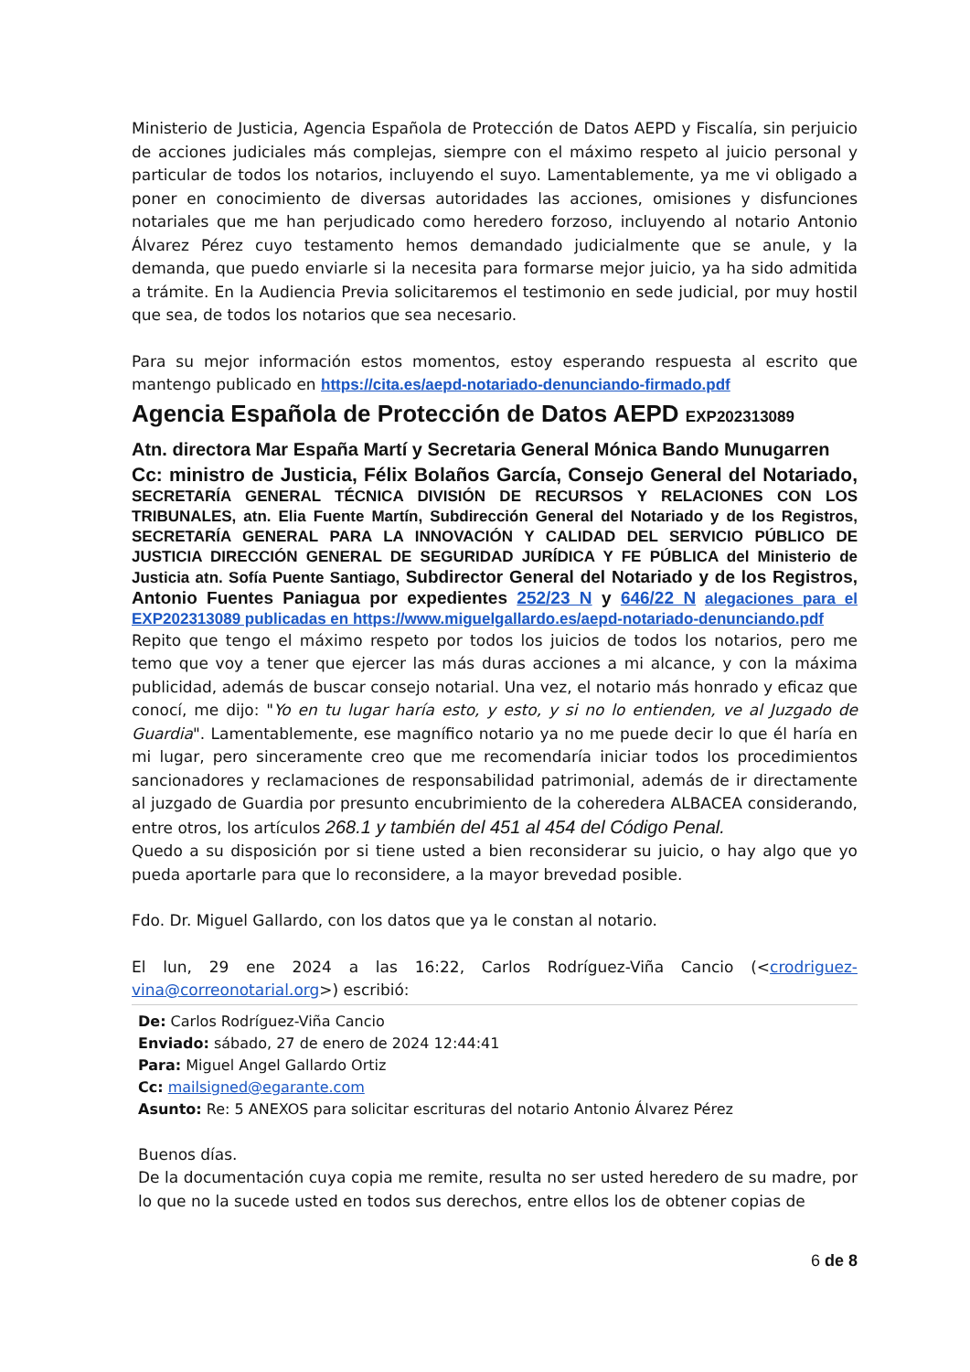Ministerio de Justicia, Agencia Española de Protección de Datos AEPD y Fiscalía, sin perjuicio de acciones judiciales más complejas, siempre con el máximo respeto al juicio personal y particular de todos los notarios, incluyendo el suyo. Lamentablemente, ya me vi obligado a poner en conocimiento de diversas autoridades las acciones, omisiones y disfunciones notariales que me han perjudicado como heredero forzoso, incluyendo al notario Antonio Álvarez Pérez cuyo testamento hemos demandado judicialmente que se anule, y la demanda, que puedo enviarle si la necesita para formarse mejor juicio, ya ha sido admitida a trámite. En la Audiencia Previa solicitaremos el testimonio en sede judicial, por muy hostil que sea, de todos los notarios que sea necesario.
Para su mejor información estos momentos, estoy esperando respuesta al escrito que mantengo publicado en https://cita.es/aepd-notariado-denunciando-firmado.pdf
Agencia Española de Protección de Datos AEPD EXP202313089
Atn. directora Mar España Martí y Secretaria General Mónica Bando Munugarren
Cc: ministro de Justicia, Félix Bolaños García, Consejo General del Notariado, SECRETARÍA GENERAL TÉCNICA DIVISIÓN DE RECURSOS Y RELACIONES CON LOS TRIBUNALES, atn. Elia Fuente Martín, Subdirección General del Notariado y de los Registros, SECRETARÍA GENERAL PARA LA INNOVACIÓN Y CALIDAD DEL SERVICIO PÚBLICO DE JUSTICIA DIRECCIÓN GENERAL DE SEGURIDAD JURÍDICA Y FE PÚBLICA del Ministerio de Justicia atn. Sofía Puente Santiago, Subdirector General del Notariado y de los Registros, Antonio Fuentes Paniagua por expedientes 252/23 N y 646/22 N alegaciones para el EXP202313089 publicadas en https://www.miguelgallardo.es/aepd-notariado-denunciando.pdf
Repito que tengo el máximo respeto por todos los juicios de todos los notarios, pero me temo que voy a tener que ejercer las más duras acciones a mi alcance, y con la máxima publicidad, además de buscar consejo notarial. Una vez, el notario más honrado y eficaz que conocí, me dijo: "Yo en tu lugar haría esto, y esto, y si no lo entienden, ve al Juzgado de Guardia". Lamentablemente, ese magnífico notario ya no me puede decir lo que él haría en mi lugar, pero sinceramente creo que me recomendaría iniciar todos los procedimientos sancionadores y reclamaciones de responsabilidad patrimonial, además de ir directamente al juzgado de Guardia por presunto encubrimiento de la coheredera ALBACEA considerando, entre otros, los artículos 268.1 y también del 451 al 454 del Código Penal.
Quedo a su disposición por si tiene usted a bien reconsiderar su juicio, o hay algo que yo pueda aportarle para que lo reconsidere, a la mayor brevedad posible.
Fdo. Dr. Miguel Gallardo, con los datos que ya le constan al notario.
El lun, 29 ene 2024 a las 16:22, Carlos Rodríguez-Viña Cancio (<crodriguez-vina@correonotarial.org>) escribió:
De: Carlos Rodríguez-Viña Cancio
Enviado: sábado, 27 de enero de 2024 12:44:41
Para: Miguel Angel Gallardo Ortiz
Cc: mailsigned@egarante.com
Asunto: Re: 5 ANEXOS para solicitar escrituras del notario Antonio Álvarez Pérez
Buenos días.
De la documentación cuya copia me remite, resulta no ser usted heredero de su madre, por lo que no la sucede usted en todos sus derechos, entre ellos los de obtener copias de
6 de 8